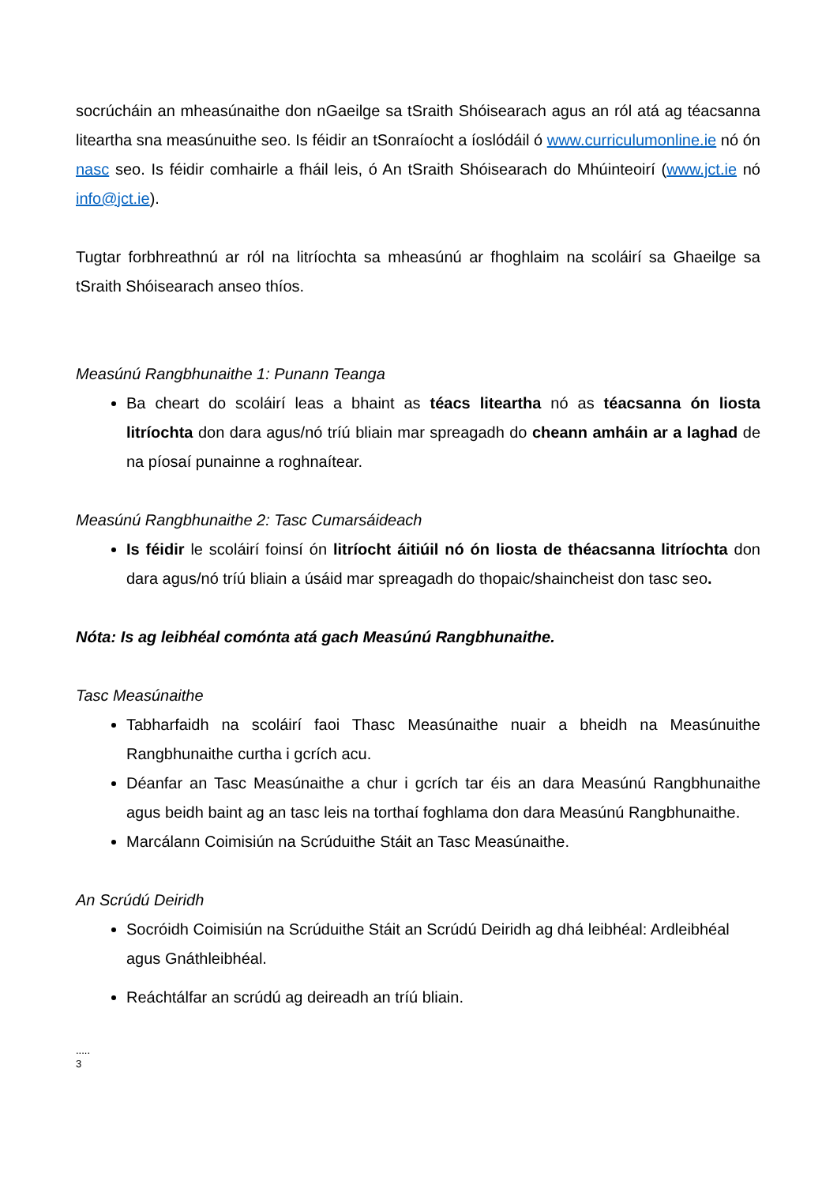socrúcháin an mheasúnaithe don nGaeilge sa tSraith Shóisearach agus an ról atá ag téacsanna liteartha sna measúnuithe seo. Is féidir an tSonraíocht a íoslódáil ó www.curriculumonline.ie nó ón nasc seo. Is féidir comhairle a fháil leis, ó An tSraith Shóisearach do Mhúinteoirí (www.jct.ie nó info@jct.ie).
Tugtar forbhreathnú ar ról na litríochta sa mheasúnú ar fhoghlaim na scoláirí sa Ghaeilge sa tSraith Shóisearach anseo thíos.
Measúnú Rangbhunaithe 1: Punann Teanga
Ba cheart do scoláirí leas a bhaint as téacs liteartha nó as téacsanna ón liosta litríochta don dara agus/nó tríú bliain mar spreagadh do cheann amháin ar a laghad de na píosaí punainne a roghnaítear.
Measúnú Rangbhunaithe 2: Tasc Cumarsáideach
Is féidir le scoláirí foinsí ón litríocht áitiúil nó ón liosta de théacsanna litríochta don dara agus/nó tríú bliain a úsáid mar spreagadh do thopaic/shaincheist don tasc seo.
Nóta: Is ag leibhéal comónta atá gach Measúnú Rangbhunaithe.
Tasc Measúnaithe
Tabharfaidh na scoláirí faoi Thasc Measúnaithe nuair a bheidh na Measúnuithe Rangbhunaithe curtha i gcrích acu.
Déanfar an Tasc Measúnaithe a chur i gcrích tar éis an dara Measúnú Rangbhunaithe agus beidh baint ag an tasc leis na torthaí foghlama don dara Measúnú Rangbhunaithe.
Marcálann Coimisiún na Scrúduithe Stáit an Tasc Measúnaithe.
An Scrúdú Deiridh
Socróidh Coimisiún na Scrúduithe Stáit an Scrúdú Deiridh ag dhá leibhéal: Ardleibhéal agus Gnáthleibhéal.
Reáchtálfar an scrúdú ag deireadh an tríú bliain.
.....
3